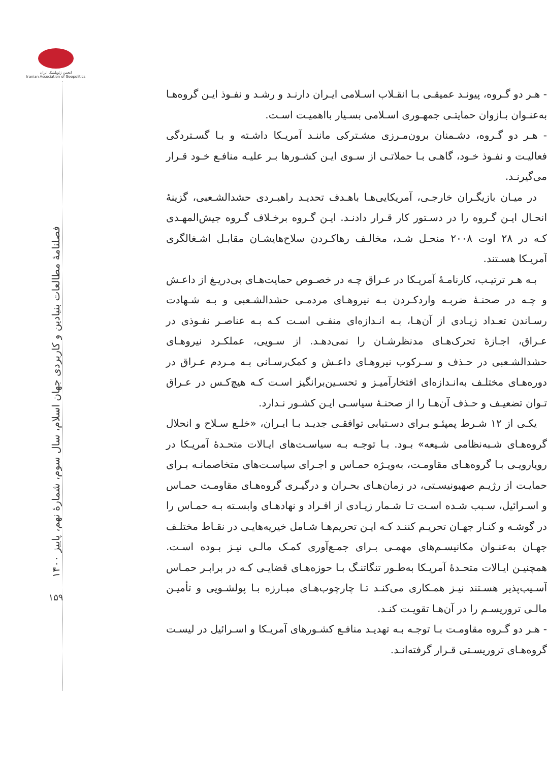- هـر دو گـروه، پیونـد عمیقـی بـا انقـلاب اسـلامی ایـران دارنـد و رشـد و نفـوذ ایـن گروه‌هـا به‌عنـوان بـازوان حمایتـی جمهـوری اسـلامی بسـیار بااهمیـت اسـت.
- هـر دو گـروه، دشـمنان برون‌مـرزی مشـترکی ماننـد آمریـکا داشـته و بـا گسـتردگی فعالیـت و نفـوذ خـود، گاهـی بـا حملاتـی از سـوی ایـن کشـورها بـر علیـه منافـع خـود قـرار می‌گیرنـد.
در میـان بازیگـران خارجـی، آمریکایی‌هـا باهـدف تحدیـد راهبـردی حشدالشـعبی، گزینهٔ انحـال ایـن گـروه را در دسـتور کار قـرار دادنـد. ایـن گـروه برخـلاف گـروه جیش‌المهـدی کـه در ۲۸ اوت ۲۰۰۸ منحـل شـد، مخالـف رهاکـردن سلاح‌هایشـان مقابـل اشـغالگری آمریـکا هسـتند.
بـه هـر ترتیـب، کارنامـهٔ آمریـکا در عـراق چـه در خصـوص حمایت‌هـای بی‌دریـغ از داعـش و چـه در صحنـهٔ ضربـه واردکـردن بـه نیروهـای مردمـی حشدالشـعبی و بـه شـهادت رسـاندن تعـداد زیـادی از آن‌هـا، بـه انـدازه‌ای منفـی اسـت کـه بـه عناصـر نفـوذی در عـراق، اجـازهٔ تحرک‌هـای مدنظرشـان را نمی‌دهـد. از سـویی، عملکـرد نیروهـای حشدالشـعبی در حـذف و سـرکوب نیروهـای داعـش و کمک‌رسـانی بـه مـردم عـراق در دوره‌هـای مختلـف به‌انـدازه‌ای افتخارآمیـز و تحسـین‌برانگیز اسـت کـه هیچ‌کـس در عـراق تـوان تضعیـف و حـذف آن‌هـا را از صحنـهٔ سیاسـی ایـن کشـور نـدارد.
یکـی از ۱۲ شـرط پمپئـو بـرای دسـتیابی توافقـی جدیـد بـا ایـران، «خلـع سـلاح و انحلال گروه‌هـای شـبه‌نظامی شـیعه» بـود. بـا توجـه بـه سیاسـت‌های ایـالات متحـدهٔ آمریـکا در رویارویـی بـا گروه‌هـای مقاومـت، به‌ویـژه حمـاس و اجـرای سیاسـت‌های متخاصمانـه بـرای حمایـت از رژیـم صهیونیسـتی، در زمان‌هـای بحـران و درگیـری گروه‌هـای مقاومـت حمـاس و اسـرائیل، سـبب شـده اسـت تـا شـمار زیـادی از افـراد و نهادهـای وابسـته بـه حمـاس را در گوشـه و کنـار جهـان تحریـم کننـد کـه ایـن تحریم‌هـا شـامل خیریه‌هایـی در نقـاط مختلـف جهـان به‌عنـوان مکانیسـم‌های مهمـی بـرای جمـع‌آوری کمـک مالـی نیـز بـوده اسـت. همچنیـن ایـالات متحـدهٔ آمریـکا به‌طـور تنگاتنـگ بـا حوزه‌هـای قضایـی کـه در برابـر حمـاس آسـیب‌پذیر هسـتند نیـز همـکاری می‌کنـد تـا چارچوب‌هـای مبـارزه بـا پولشـویی و تأمیـن مالـی تروریسـم را در آن‌هـا تقویـت کنـد.
- هـر دو گـروه مقاومـت بـا توجـه بـه تهدیـد منافـع کشـورهای آمریـکا و اسـرائیل در لیسـت گروه‌هـای تروریسـتی قـرار گرفته‌انـد.
انجمن ژئوپلیتیک ایران
Iranian Association of Geopolitics
فصلنامهٔ مطالعات بنیادین و کاربردی جهان اسلام، سال سوم، شمارهٔ نهم، پاییز ۱۴۰۰
۱۵۹